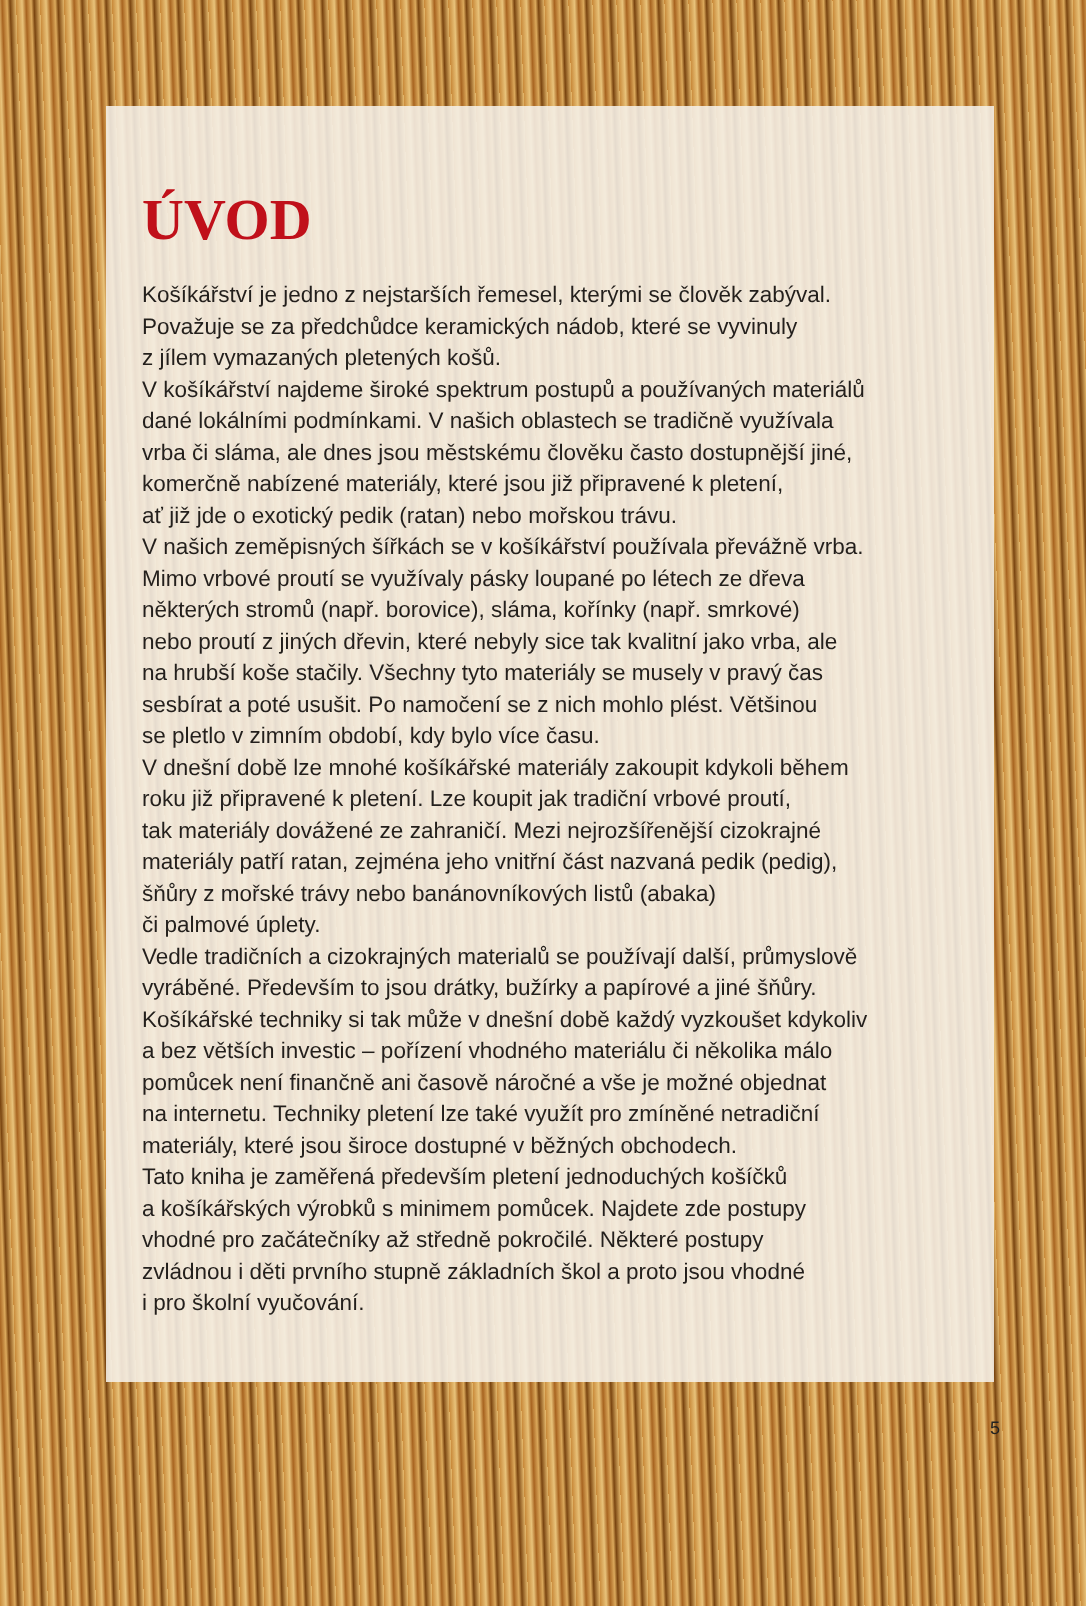ÚVOD
Košíkářství je jedno z nejstarších řemesel, kterými se člověk zabýval.
Považuje se za předchůdce keramických nádob, které se vyvinuly
z jílem vymazaných pletených košů.
V košíkářství najdeme široké spektrum postupů a používaných materiálů
dané lokálními podmínkami. V našich oblastech se tradičně využívala
vrba či sláma, ale dnes jsou městskému člověku často dostupnější jiné,
komerčně nabízené materiály, které jsou již připravené k pletení,
ať již jde o exotický pedik (ratan) nebo mořskou trávu.
V našich zeměpisných šířkách se v košíkářství používala převážně vrba.
Mimo vrbové proutí se využívaly pásky loupané po létech ze dřeva
některých stromů (např. borovice), sláma, kořínky (např. smrkové)
nebo proutí z jiných dřevin, které nebyly sice tak kvalitní jako vrba, ale
na hrubší koše stačily. Všechny tyto materiály se musely v pravý čas
sesbírat a poté usušit. Po namočení se z nich mohlo plést. Většinou
se pletlo v zimním období, kdy bylo více času.
V dnešní době lze mnohé košíkářské materiály zakoupit kdykoli během
roku již připravené k pletení. Lze koupit jak tradiční vrbové proutí,
tak materiály dovážené ze zahraničí. Mezi nejrozšířenější cizokrajné
materiály patří ratan, zejména jeho vnitřní část nazvaná pedik (pedig),
šňůry z mořské trávy nebo banánovníkových listů (abaka)
či palmové úplety.
Vedle tradičních a cizokrajných materialů se používají další, průmyslově
vyráběné. Především to jsou drátky, bužírky a papírové a jiné šňůry.
Košíkářské techniky si tak může v dnešní době každý vyzkoušet kdykoliv
a bez větších investic – pořízení vhodného materiálu či několika málo
pomůcek není finančně ani časově náročné a vše je možné objednat
na internetu. Techniky pletení lze také využít pro zmíněné netradiční
materiály, které jsou široce dostupné v běžných obchodech.
Tato kniha je zaměřená především pletení jednoduchých košíčků
a košíkářských výrobků s minimem pomůcek. Najdete zde postupy
vhodné pro začátečníky až středně pokročilé. Některé postupy
zvládnou i děti prvního stupně základních škol a proto jsou vhodné
i pro školní vyučování.
5